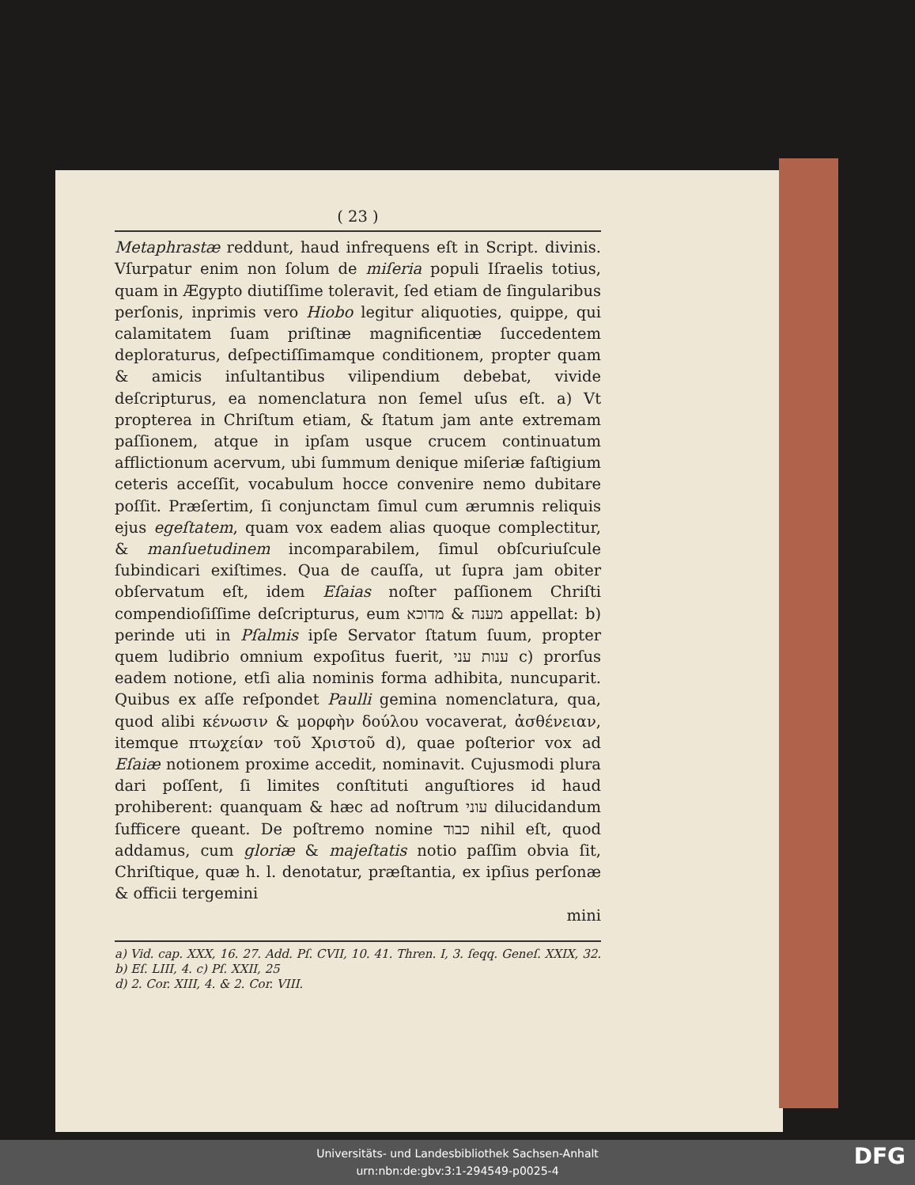( 23 )
Metaphrastæ reddunt, haud infrequens eſt in Script. divinis. Vſurpatur enim non ſolum de miſeria populi Iſraelis totius, quam in Ægypto diutiſſime toleravit, ſed etiam de ſingularibus perſonis, inprimis vero Hiobo legitur aliquoties, quippe, qui calamitatem ſuam priſtinæ magnificentiæ ſuccedentem deploraturus, deſpectiſſimamque conditionem, propter quam & amicis inſultantibus vilipendium debebat, vivide deſcripturus, ea nomenclatura non ſemel uſus eſt. a) Vt propterea in Chriſtum etiam, & ſtatum jam ante extremam paſſionem, atque in ipſam usque crucem continuatum afflictionum acervum, ubi ſummum denique miſeriæ faſtigium ceteris acceſſit, vocabulum hocce convenire nemo dubitare poſſit. Præſertim, ſi conjunctam ſimul cum ærumnis reliquis ejus egeſtatem, quam vox eadem alias quoque complectitur, & manſuetudinem incomparabilem, ſimul obſcuriuſcule ſubindicari exiſtimes. Qua de cauſſa, ut ſupra jam obiter obſervatum eſt, idem Eſaias noſter paſſionem Chriſti compendioſiſſime deſcripturus, eum מענה & מדוכא appellat: b) perinde uti in Pſalmis ipſe Servator ſtatum ſuum, propter quem ludibrio omnium expoſitus fuerit, ענות עני c) prorſus eadem notione, etſi alia nominis forma adhibita, nuncuparit. Quibus ex aſſe reſpondet Paulli gemina nomenclatura, qua, quod alibi κένωσιν & μορφὴν δούλου vocaverat, ἀσθένειαν, itemque πτωχείαν τοῦ Χριστοῦ d), quae poſterior vox ad Eſaiæ notionem proxime accedit, nominavit. Cujusmodi plura dari poſſent, ſi limites conſtituti anguſtiores id haud prohiberent: quanquam & hæc ad noſtrum עוני dilucidandum ſufficere queant. De poſtremo nomine כבוד nihil eſt, quod addamus, cum gloriæ & majeſtatis notio paſſim obvia ſit, Chriſtique, quæ h. l. denotatur, præſtantia, ex ipſius perſonæ & officii tergemini
mini
a) Vid. cap. XXX, 16. 27. Add. Pſ. CVII, 10. 41. Thren. I, 3. ſeqq. Geneſ. XXIX, 32. b) Eſ. LIII, 4. c) Pſ. XXII, 25
d) 2. Cor. XIII, 4. & 2. Cor. VIII.
Universitäts- und Landesbibliothek Sachsen-Anhalt
urn:nbn:de:gbv:3:1-294549-p0025-4
DFG